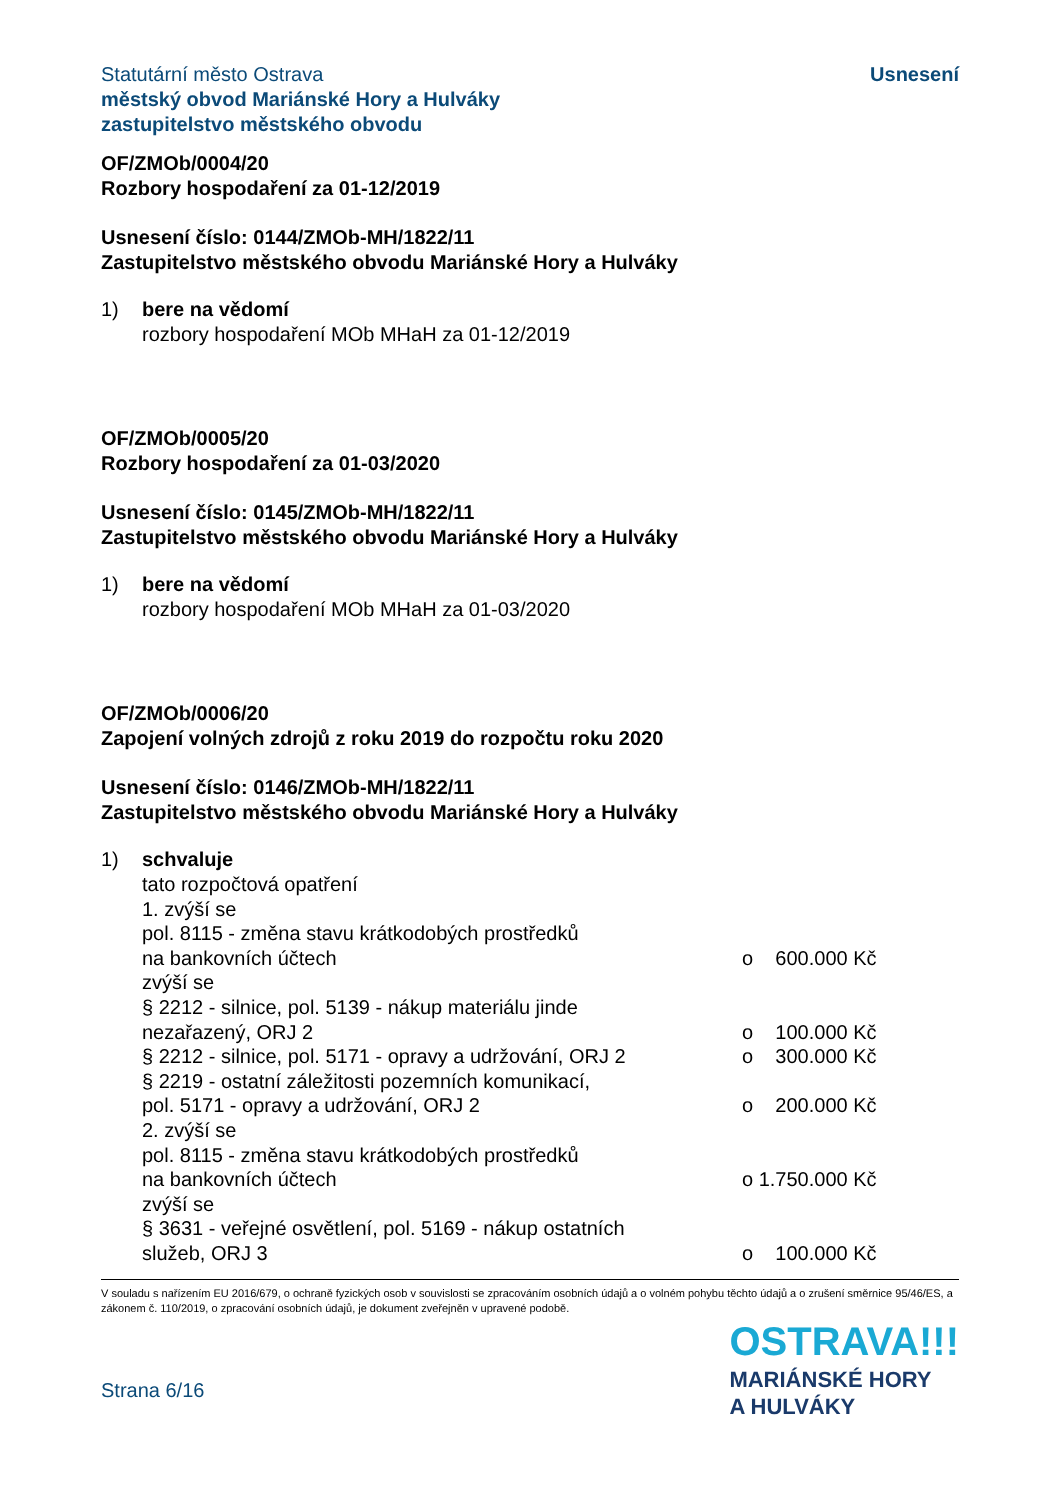Statutární město Ostrava
městský obvod Mariánské Hory a Hulváky
zastupitelstvo městského obvodu
Usnesení
OF/ZMOb/0004/20
Rozbory hospodaření za 01-12/2019
Usnesení číslo: 0144/ZMOb-MH/1822/11
Zastupitelstvo městského obvodu Mariánské Hory a Hulváky
1) bere na vědomí
rozbory hospodaření MOb MHaH za 01-12/2019
OF/ZMOb/0005/20
Rozbory hospodaření za 01-03/2020
Usnesení číslo: 0145/ZMOb-MH/1822/11
Zastupitelstvo městského obvodu Mariánské Hory a Hulváky
1) bere na vědomí
rozbory hospodaření MOb MHaH za 01-03/2020
OF/ZMOb/0006/20
Zapojení volných zdrojů z roku 2019 do rozpočtu roku 2020
Usnesení číslo: 0146/ZMOb-MH/1822/11
Zastupitelstvo městského obvodu Mariánské Hory a Hulváky
1) schvaluje
tato rozpočtová opatření
1. zvýší se
pol. 8115 - změna stavu krátkodobých prostředků
na bankovních účtech o 600.000 Kč
zvýší se
§ 2212 - silnice, pol. 5139 - nákup materiálu jinde
nezařazený, ORJ 2 o 100.000 Kč
§ 2212 - silnice, pol. 5171 - opravy a udržování, ORJ 2
o 300.000 Kč
§ 2219 - ostatní záležitosti pozemních komunikací,
pol. 5171 - opravy a udržování, ORJ 2 o 200.000 Kč
2. zvýší se
pol. 8115 - změna stavu krátkodobých prostředků
na bankovních účtech o 1.750.000 Kč
zvýší se
§ 3631 - veřejné osvětlení, pol. 5169 - nákup ostatních
služeb, ORJ 3 o 100.000 Kč
V souladu s nařízením EU 2016/679, o ochraně fyzických osob v souvislosti se zpracováním osobních údajů a o volném pohybu těchto údajů a o zrušení směrnice 95/46/ES, a zákonem č. 110/2019, o zpracování osobních údajů, je dokument zveřejněn v upravené podobě.
Strana 6/16
OSTRAVA!!!
MARIÁNSKÉ HORY
A HULVÁKY